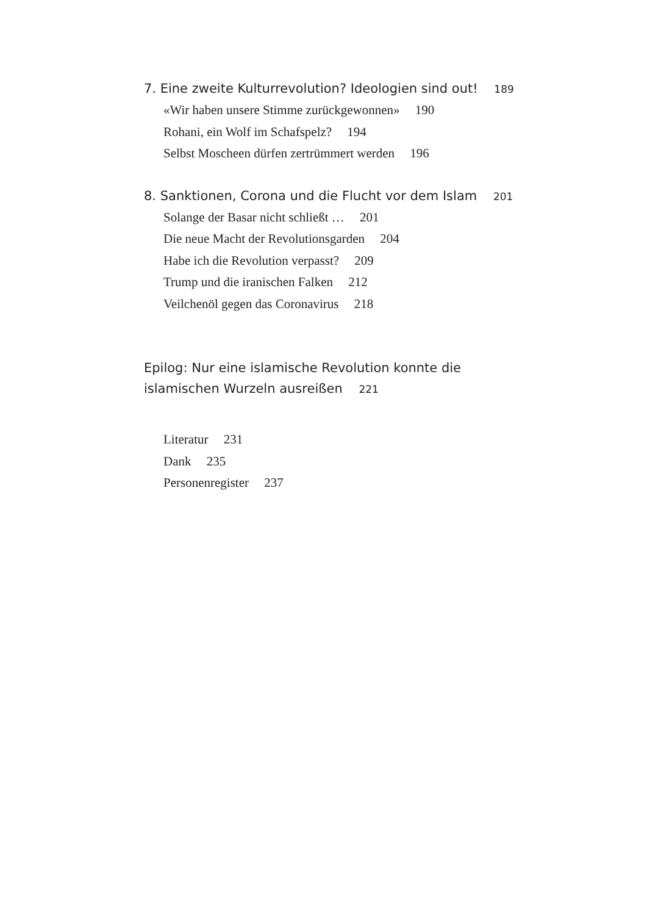7. Eine zweite Kulturrevolution? Ideologien sind out! 189
«Wir haben unsere Stimme zurückgewonnen» 190
Rohani, ein Wolf im Schafspelz? 194
Selbst Moscheen dürfen zertrümmert werden 196
8. Sanktionen, Corona und die Flucht vor dem Islam 201
Solange der Basar nicht schließt … 201
Die neue Macht der Revolutionsgarden 204
Habe ich die Revolution verpasst? 209
Trump und die iranischen Falken 212
Veilchenöl gegen das Coronavirus 218
Epilog: Nur eine islamische Revolution konnte die
islamischen Wurzeln ausreißen 221
Literatur 231
Dank 235
Personenregister 237